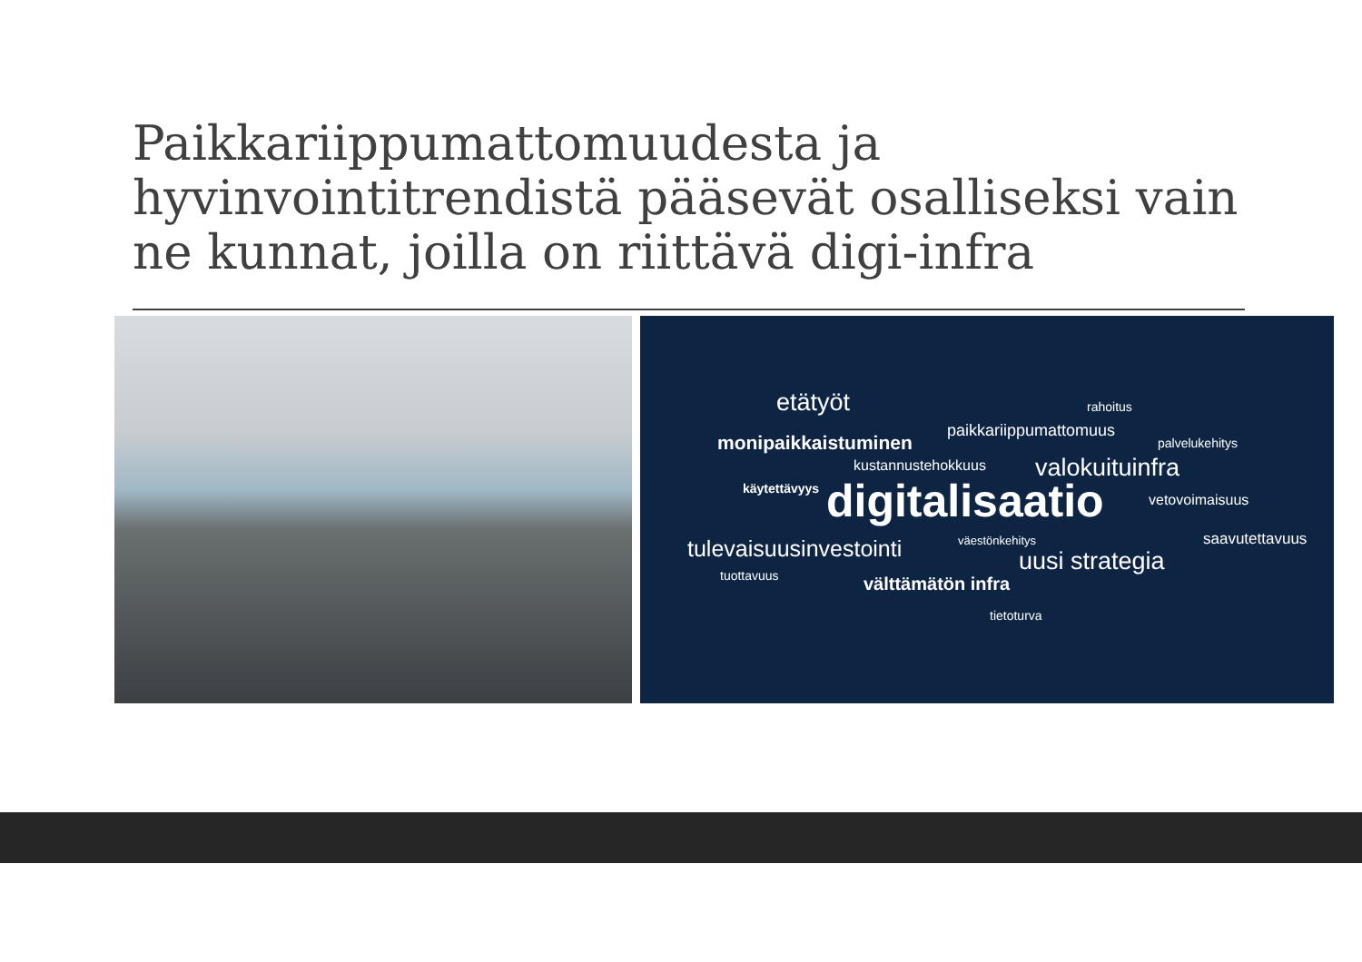Paikkariippumattomuudesta ja hyvinvointitrendistä pääsevät osalliseksi vain ne kunnat, joilla on riittävä digi-infra
etätyöt rahoitus
paikkariippumattomuus
monipaikkaistuminen palvelukehitys
kustannustehokkuus valokuituinfra
käytettävyys digitalisaatio vetovoimaisuus
saavutettavuus väestönkehitys tulevaisuusinvestointi uusi strategia tuottavuus välttämätön infra
tietoturva